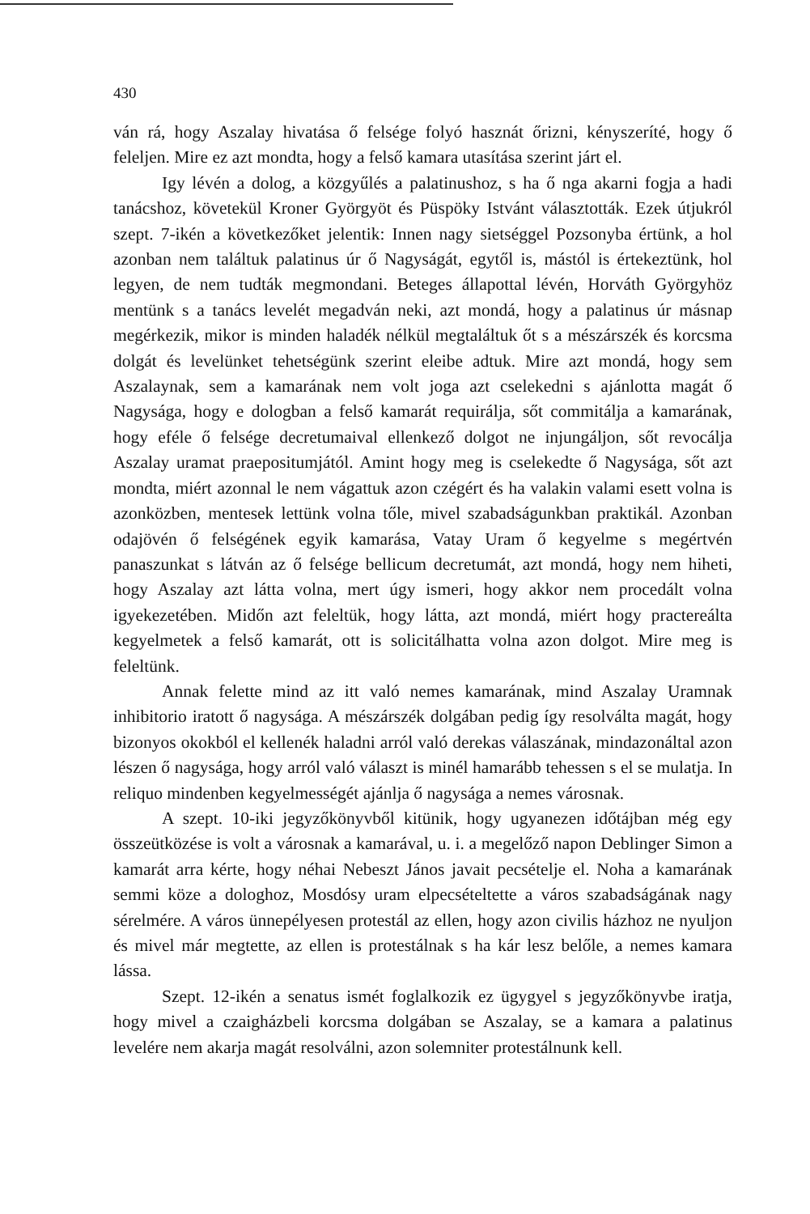430
ván rá, hogy Aszalay hivatása ő felsége folyó hasznát őrizni, kényszeríté, hogy ő feleljen. Mire ez azt mondta, hogy a felső kamara utasítása szerint járt el.
Igy lévén a dolog, a közgyűlés a palatinushoz, s ha ő nga akarni fogja a hadi tanácshoz, követekül Kroner Györgyöt és Püspöky Istvánt választották. Ezek útjukról szept. 7-ikén a következőket jelentik: Innen nagy sietséggel Pozsonyba értünk, a hol azonban nem találtuk palatinus úr ő Nagyságát, egytől is, mástól is értekeztünk, hol legyen, de nem tudták megmondani. Beteges állapottal lévén, Horváth Györgyhöz mentünk s a tanács levelét megadván neki, azt mondá, hogy a palatinus úr másnap megérkezik, mikor is minden haladék nélkül megtaláltuk őt s a mészárszék és korcsma dolgát és levelünket tehetségünk szerint eleibe adtuk. Mire azt mondá, hogy sem Aszalaynak, sem a kamarának nem volt joga azt cselekedni s ajánlotta magát ő Nagysága, hogy e dologban a felső kamarát requirálja, sőt commitálja a kamarának, hogy eféle ő felsége decretumaival ellenkező dolgot ne injungáljon, sőt revocálja Aszalay uramat praepositumjától. Amint hogy meg is cselekedte ő Nagysága, sőt azt mondta, miért azonnal le nem vágattuk azon czégért és ha valakin valami esett volna is azonközben, mentesek lettünk volna tőle, mivel szabadságunkban praktikál. Azonban odajövén ő felségének egyik kamarása, Vatay Uram ő kegyelme s megértvén panaszunkat s látván az ő felsége bellicum decretumát, azt mondá, hogy nem hiheti, hogy Aszalay azt látta volna, mert úgy ismeri, hogy akkor nem procedált volna igyekezetében. Midőn azt feleltük, hogy látta, azt mondá, miért hogy practereálta kegyelmetek a felső kamarát, ott is solicitálhatta volna azon dolgot. Mire meg is feleltünk.
Annak felette mind az itt való nemes kamarának, mind Aszalay Uramnak inhibitorio iratott ő nagysága. A mészárszék dolgában pedig így resolválta magát, hogy bizonyos okokból el kellenék haladni arról való derekas válaszának, mindazonáltal azon lészen ő nagysága, hogy arról való választ is minél hamarább tehessen s el se mulatja. In reliquo mindenben kegyelmességét ajánlja ő nagysága a nemes városnak.
A szept. 10-iki jegyzőkönyvből kitünik, hogy ugyanezen időtájban még egy összeütközése is volt a városnak a kamarával, u. i. a megelőző napon Deblinger Simon a kamarát arra kérte, hogy néhai Nebeszt János javait pecsételje el. Noha a kamarának semmi köze a dologhoz, Mosdósy uram elpecsételtette a város szabadságának nagy sérelmére. A város ünnepélyesen protestál az ellen, hogy azon civilis házhoz ne nyuljon és mivel már megtette, az ellen is protestálnak s ha kár lesz belőle, a nemes kamara lássa.
Szept. 12-ikén a senatus ismét foglalkozik ez ügygyel s jegyzőkönyvbe iratja, hogy mivel a czaigházbeli korcsma dolgában se Aszalay, se a kamara a palatinus levelére nem akarja magát resolválni, azon solemniter protestálnunk kell.